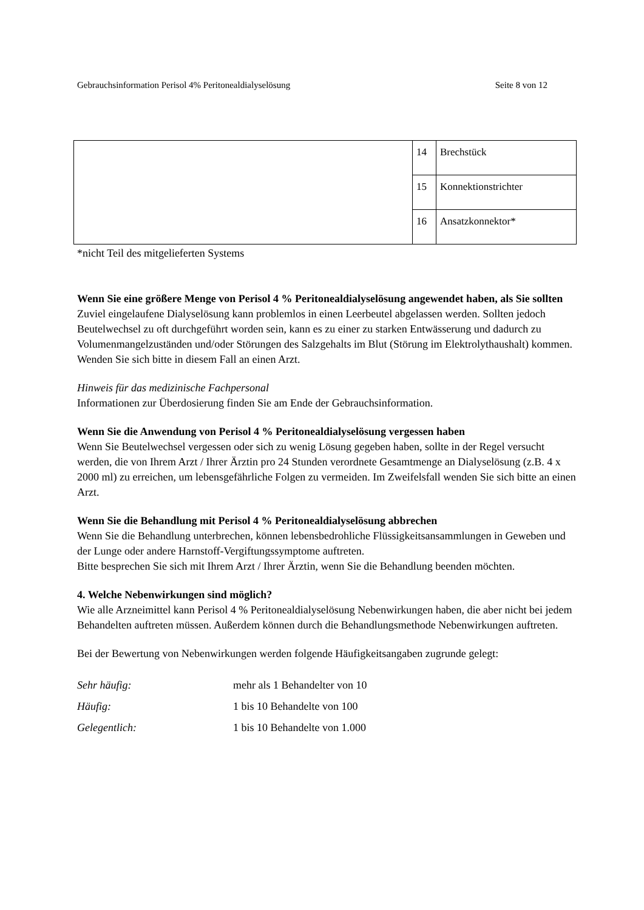Gebrauchsinformation Perisol 4% Peritonealdialyselösung Seite 8 von 12
| | 14 | Brechstück |
| | 15 | Konnektionstrichter |
| | 16 | Ansatzkonnektor* |
*nicht Teil des mitgelieferten Systems
Wenn Sie eine größere Menge von Perisol 4 % Peritonealdialyselösung angewendet haben, als Sie sollten
Zuviel eingelaufene Dialyselösung kann problemlos in einen Leerbeutel abgelassen werden. Sollten jedoch Beutelwechsel zu oft durchgeführt worden sein, kann es zu einer zu starken Entwässerung und dadurch zu Volumenmangelzuständen und/oder Störungen des Salzgehalts im Blut (Störung im Elektrolythaushalt) kommen. Wenden Sie sich bitte in diesem Fall an einen Arzt.
Hinweis für das medizinische Fachpersonal
Informationen zur Überdosierung finden Sie am Ende der Gebrauchsinformation.
Wenn Sie die Anwendung von Perisol 4 % Peritonealdialyselösung vergessen haben
Wenn Sie Beutelwechsel vergessen oder sich zu wenig Lösung gegeben haben, sollte in der Regel versucht werden, die von Ihrem Arzt / Ihrer Ärztin pro 24 Stunden verordnete Gesamtmenge an Dialyselösung (z.B. 4 x 2000 ml) zu erreichen, um lebensgefährliche Folgen zu vermeiden. Im Zweifelsfall wenden Sie sich bitte an einen Arzt.
Wenn Sie die Behandlung mit Perisol 4 % Peritonealdialyselösung abbrechen
Wenn Sie die Behandlung unterbrechen, können lebensbedrohliche Flüssigkeitsansammlungen in Geweben und der Lunge oder andere Harnstoff-Vergiftungssymptome auftreten.
Bitte besprechen Sie sich mit Ihrem Arzt / Ihrer Ärztin, wenn Sie die Behandlung beenden möchten.
4. Welche Nebenwirkungen sind möglich?
Wie alle Arzneimittel kann Perisol 4 % Peritonealdialyselösung Nebenwirkungen haben, die aber nicht bei jedem Behandelten auftreten müssen. Außerdem können durch die Behandlungsmethode Nebenwirkungen auftreten.
Bei der Bewertung von Nebenwirkungen werden folgende Häufigkeitsangaben zugrunde gelegt:
| Sehr häufig: | mehr als 1 Behandelter von 10 |
| Häufig: | 1 bis 10 Behandelte von 100 |
| Gelegentlich: | 1 bis 10 Behandelte von 1.000 |